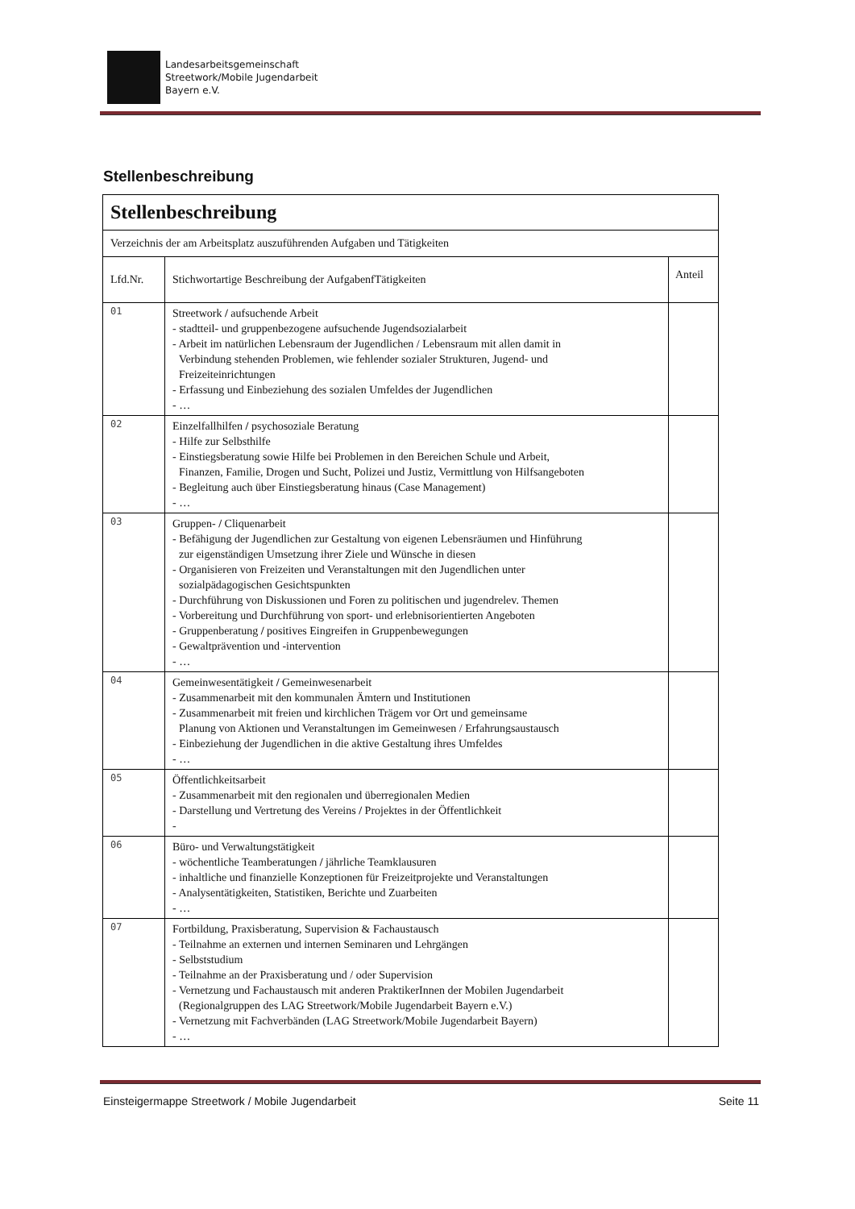Landesarbeitsgemeinschaft
Streetwork/Mobile Jugendarbeit
Bayern e.V.
Stellenbeschreibung
| Stellenbeschreibung | | |
| --- | --- | --- |
| Verzeichnis der am Arbeitsplatz auszuführenden Aufgaben und Tätigkeiten | | |
| Lfd.Nr. | Stichwortartige Beschreibung der AufgabenfTätigkeiten | Anteil |
| 01 | Streetwork / aufsuchende Arbeit - stadtteil- und gruppenbezogene aufsuchende Jugendsozialarbeit - Arbeit im natürlichen Lebensraum der Jugendlichen / Lebensraum mit allen damit in Verbindung stehenden Problemen, wie fehlender sozialer Strukturen, Jugend- und Freizeiteinrichtungen - Erfassung und Einbeziehung des sozialen Umfeldes der Jugendlichen - … | |
| 02 | Einzelfallhilfen / psychosoziale Beratung - Hilfe zur Selbsthilfe - Einstiegsberatung sowie Hilfe bei Problemen in den Bereichen Schule und Arbeit, Finanzen, Familie, Drogen und Sucht, Polizei und Justiz, Vermittlung von Hilfsangeboten - Begleitung auch über Einstiegsberatung hinaus (Case Management) - … | |
| 03 | Gruppen- / Cliquenarbeit - Befähigung der Jugendlichen zur Gestaltung von eigenen Lebensräumen und Hinführung zur eigenständigen Umsetzung ihrer Ziele und Wünsche in diesen - Organisieren von Freizeiten und Veranstaltungen mit den Jugendlichen unter sozialpädagogischen Gesichtspunkten - Durchführung von Diskussionen und Foren zu politischen und jugendrelev. Themen - Vorbereitung und Durchführung von sport- und erlebnisorientierten Angeboten - Gruppenberatung / positives Eingreifen in Gruppenbewegungen - Gewaltprävention und -intervention - … | |
| 04 | Gemeinwesentätigkeit / Gemeinwesenarbeit - Zusammenarbeit mit den kommunalen Ämtern und Institutionen - Zusammenarbeit mit freien und kirchlichen Trägem vor Ort und gemeinsame Planung von Aktionen und Veranstaltungen im Gemeinwesen / Erfahrungsaustausch - Einbeziehung der Jugendlichen in die aktive Gestaltung ihres Umfeldes - … | |
| 05 | Öffentlichkeitsarbeit - Zusammenarbeit mit den regionalen und überregionalen Medien - Darstellung und Vertretung des Vereins / Projektes in der Öffentlichkeit - | |
| 06 | Büro- und Verwaltungstätigkeit - wöchentliche Teamberatungen / jährliche Teamklausuren - inhaltliche und finanzielle Konzeptionen für Freizeitprojekte und Veranstaltungen - Analysentätigkeiten, Statistiken, Berichte und Zuarbeiten - … | |
| 07 | Fortbildung, Praxisberatung, Supervision & Fachaustausch - Teilnahme an externen und internen Seminaren und Lehrgängen - Selbststudium - Teilnahme an der Praxisberatung und / oder Supervision - Vernetzung und Fachaustausch mit anderen PraktikerInnen der Mobilen Jugendarbeit (Regionalgruppen des LAG Streetwork/Mobile Jugendarbeit Bayern e.V.) - Vernetzung mit Fachverbänden (LAG Streetwork/Mobile Jugendarbeit Bayern) - … | |
Einsteigermappe Streetwork / Mobile Jugendarbeit Seite 11